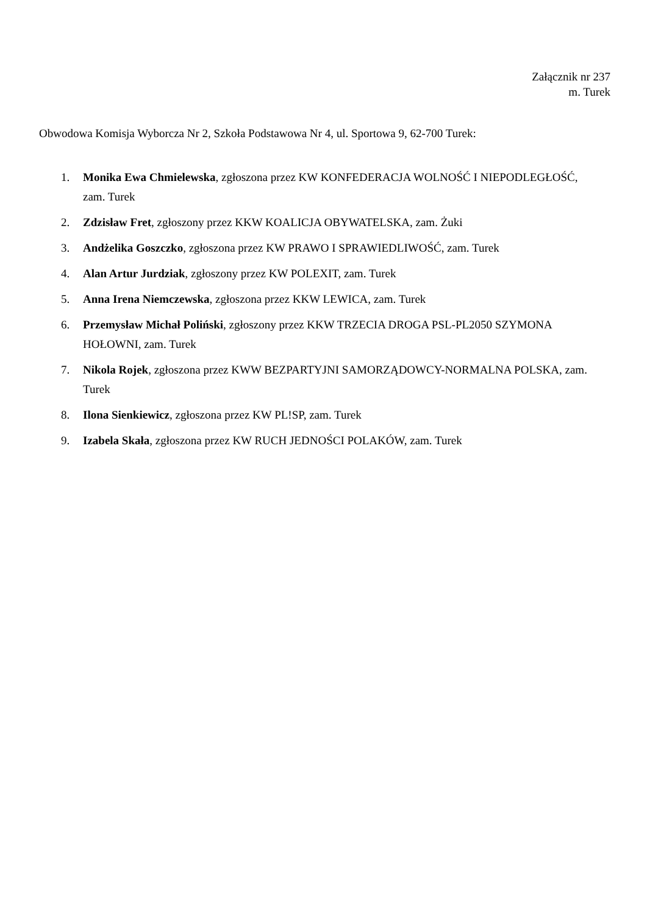Załącznik nr 237
m. Turek
Obwodowa Komisja Wyborcza Nr 2, Szkoła Podstawowa Nr 4, ul. Sportowa 9, 62-700 Turek:
1. Monika Ewa Chmielewska, zgłoszona przez KW KONFEDERACJA WOLNOŚĆ I NIEPODLEGŁOŚĆ, zam. Turek
2. Zdzisław Fret, zgłoszony przez KKW KOALICJA OBYWATELSKA, zam. Żuki
3. Andżelika Goszczko, zgłoszona przez KW PRAWO I SPRAWIEDLIWOŚĆ, zam. Turek
4. Alan Artur Jurdziak, zgłoszony przez KW POLEXIT, zam. Turek
5. Anna Irena Niemczewska, zgłoszona przez KKW LEWICA, zam. Turek
6. Przemysław Michał Poliński, zgłoszony przez KKW TRZECIA DROGA PSL-PL2050 SZYMONA HOŁOWNI, zam. Turek
7. Nikola Rojek, zgłoszona przez KWW BEZPARTYJNI SAMORZĄDOWCY-NORMALNA POLSKA, zam. Turek
8. Ilona Sienkiewicz, zgłoszona przez KW PL!SP, zam. Turek
9. Izabela Skała, zgłoszona przez KW RUCH JEDNOŚCI POLAKÓW, zam. Turek